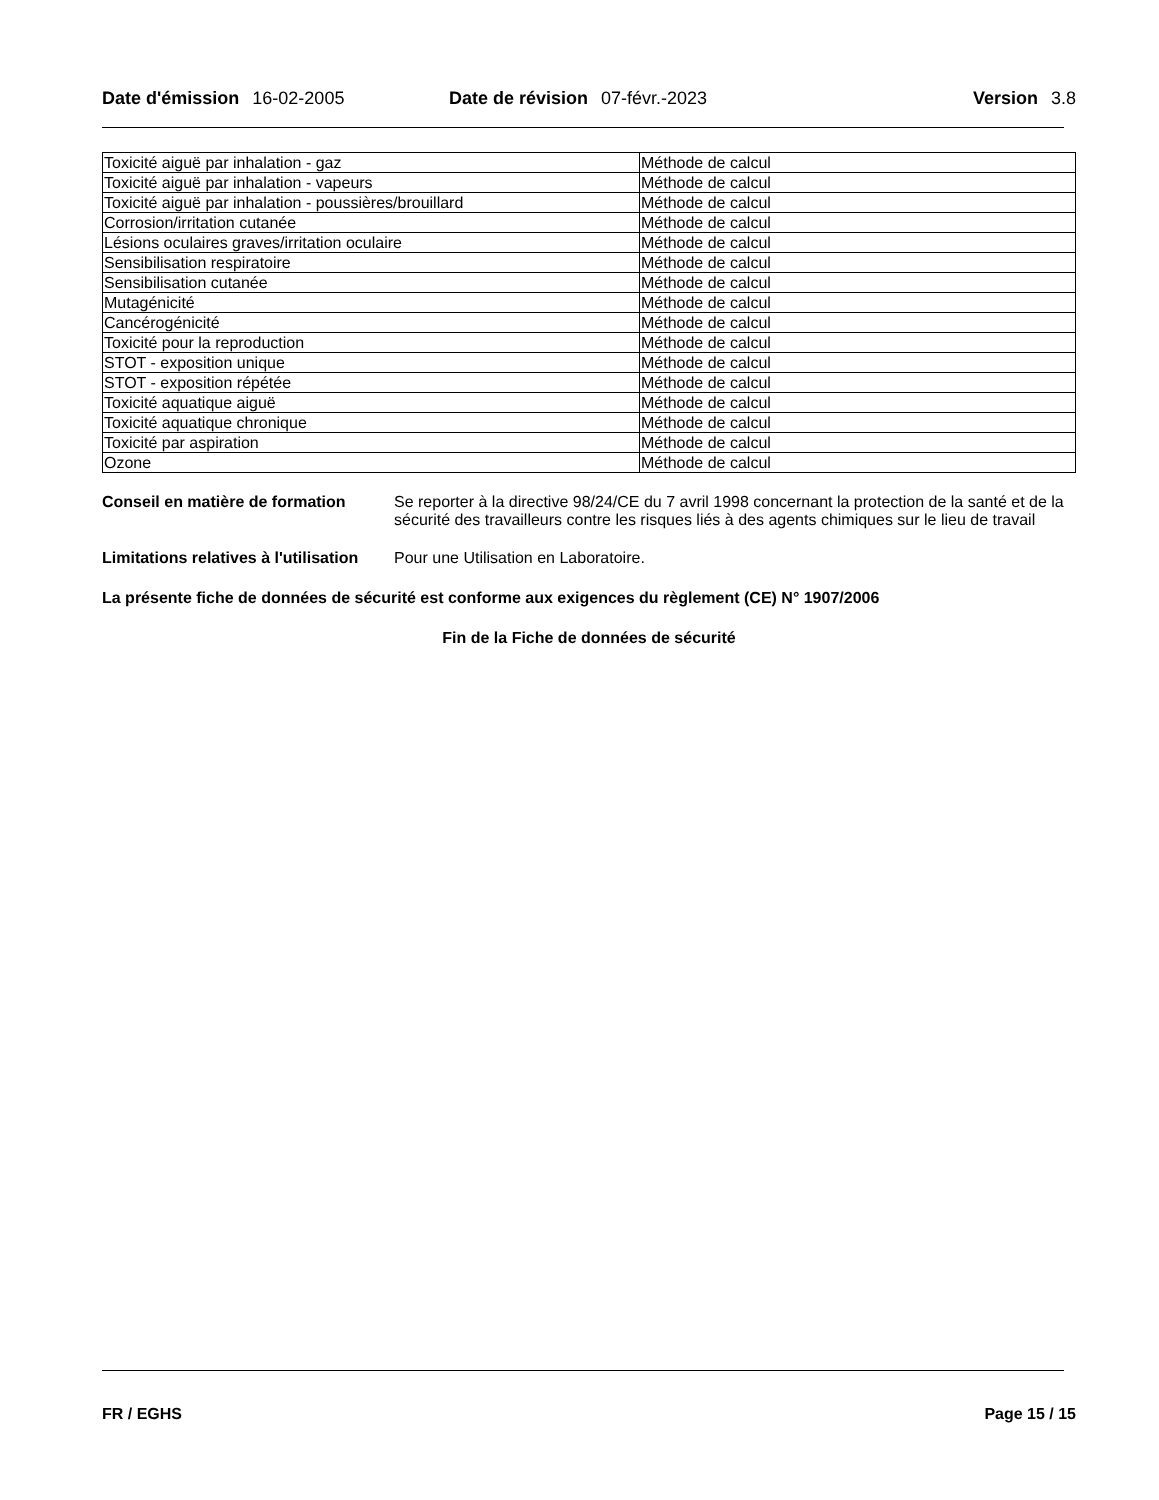Date d'émission 16-02-2005 Date de révision 07-févr.-2023 Version 3.8
| Toxicité aiguë par inhalation - gaz | Méthode de calcul |
| Toxicité aiguë par inhalation - vapeurs | Méthode de calcul |
| Toxicité aiguë par inhalation - poussières/brouillard | Méthode de calcul |
| Corrosion/irritation cutanée | Méthode de calcul |
| Lésions oculaires graves/irritation oculaire | Méthode de calcul |
| Sensibilisation respiratoire | Méthode de calcul |
| Sensibilisation cutanée | Méthode de calcul |
| Mutagénicité | Méthode de calcul |
| Cancérogénicité | Méthode de calcul |
| Toxicité pour la reproduction | Méthode de calcul |
| STOT - exposition unique | Méthode de calcul |
| STOT - exposition répétée | Méthode de calcul |
| Toxicité aquatique aiguë | Méthode de calcul |
| Toxicité aquatique chronique | Méthode de calcul |
| Toxicité par aspiration | Méthode de calcul |
| Ozone | Méthode de calcul |
Conseil en matière de formation
Se reporter à la directive 98/24/CE du 7 avril 1998 concernant la protection de la santé et de la sécurité des travailleurs contre les risques liés à des agents chimiques sur le lieu de travail
Limitations relatives à l'utilisation
Pour une Utilisation en Laboratoire.
La présente fiche de données de sécurité est conforme aux exigences du règlement (CE) N° 1907/2006
Fin de la Fiche de données de sécurité
FR / EGHS Page 15 / 15